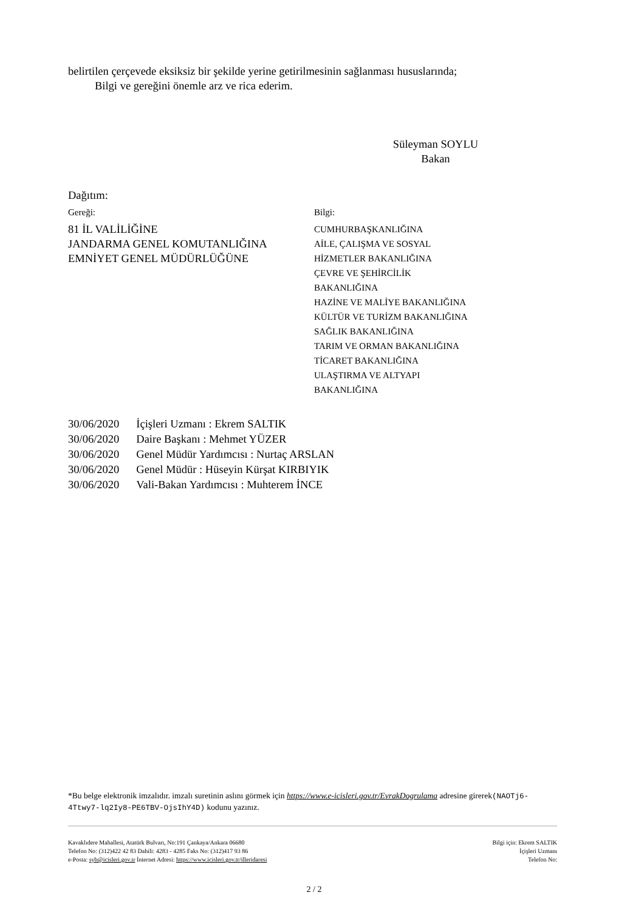belirtilen çerçevede eksiksiz bir şekilde yerine getirilmesinin sağlanması hususlarında;
Bilgi ve gereğini önemle arz ve rica ederim.
Süleyman SOYLU
Bakan
Dağıtım:
Gereği:
81 İL VALİLİĞİNE
JANDARMA GENEL KOMUTANLIĞINA
EMNİYET GENEL MÜDÜRLÜĞÜNE
Bilgi:
CUMHURBAŞKANLIĞINA
AİLE, ÇALIŞMA VE SOSYAL
HİZMETLER BAKANLIĞINA
ÇEVRE VE ŞEHİRCİLİK
BAKANLIĞINA
HAZİNE VE MALİYE BAKANLIĞINA
KÜLTÜR VE TURİZM BAKANLIĞINA
SAĞLIK BAKANLIĞINA
TARIM VE ORMAN BAKANLIĞINA
TİCARET BAKANLIĞINA
ULAŞTIRMA VE ALTYAPI
BAKANLIĞINA
| 30/06/2020 | İçişleri Uzmanı : Ekrem SALTIK |
| 30/06/2020 | Daire Başkanı : Mehmet YÜZER |
| 30/06/2020 | Genel Müdür Yardımcısı : Nurtaç ARSLAN |
| 30/06/2020 | Genel Müdür : Hüseyin Kürşat KIRBIYIK |
| 30/06/2020 | Vali-Bakan Yardımcısı : Muhterem İNCE |
*Bu belge elektronik imzalıdır. imzalı suretinin aslını görmek için https://www.e-icisleri.gov.tr/EvrakDogrulama adresine girerek(NAOTj6-4Ttwy7-lq2Iy8-PE6TBV-OjsIhY4D) kodunu yazınız.
Kavaklıdere Mahallesi, Atatürk Bulvarı, No:191 Çankaya/Ankara 06680
Telefon No: (312)422 42 83 Dahili: 4283 - 4285 Faks No: (312)417 93 86
e-Posta: syb@icisleri.gov.tr İnternet Adresi: https://www.icisleri.gov.tr/illeridaresi
Bilgi için: Ekrem SALTIK
İçişleri Uzmanı
Telefon No:
2 / 2